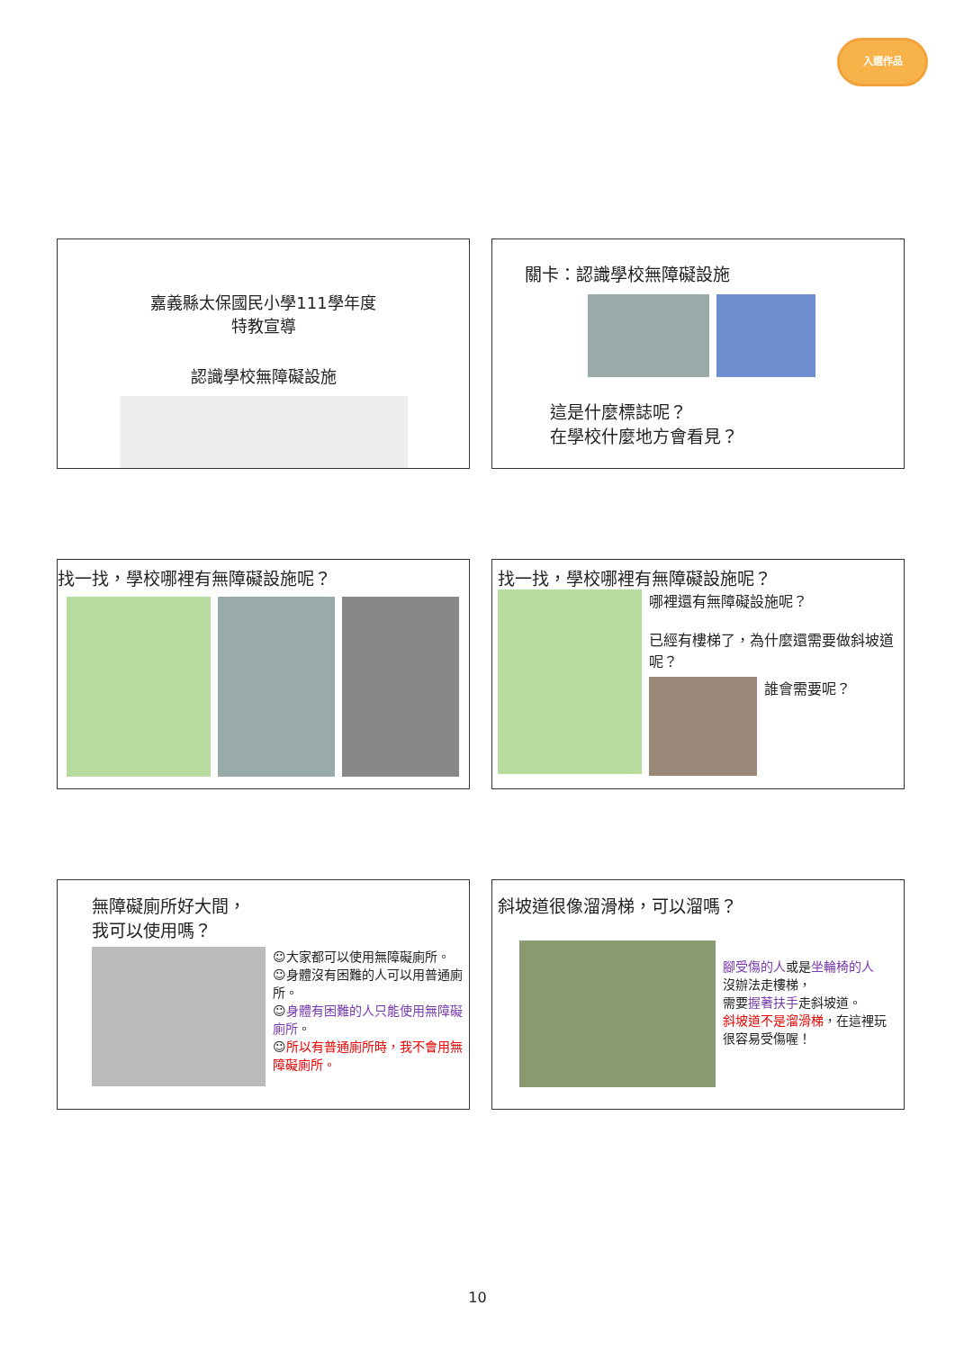入選作品
嘉義縣太保國民小學111學年度
特教宣導
認識學校無障礙設施
關卡：認識學校無障礙設施
這是什麼標誌呢？
在學校什麼地方會看見？
找一找，學校哪裡有無障礙設施呢？
找一找，學校哪裡有無障礙設施呢？
哪裡還有無障礙設施呢？
已經有樓梯了，為什麼還需要做斜坡道呢？
誰會需要呢？
無障礙廁所好大間，
我可以使用嗎？
☺大家都可以使用無障礙廁所。
☺身體沒有困難的人可以用普通廁所。
☺身體有困難的人只能使用無障礙廁所。
☺所以有普通廁所時，我不會用無障礙廁所。
斜坡道很像溜滑梯，可以溜嗎？
腳受傷的人或是坐輪椅的人
沒辦法走樓梯，
需要握著扶手走斜坡道。
斜坡道不是溜滑梯，在這裡玩很容易受傷喔！
10